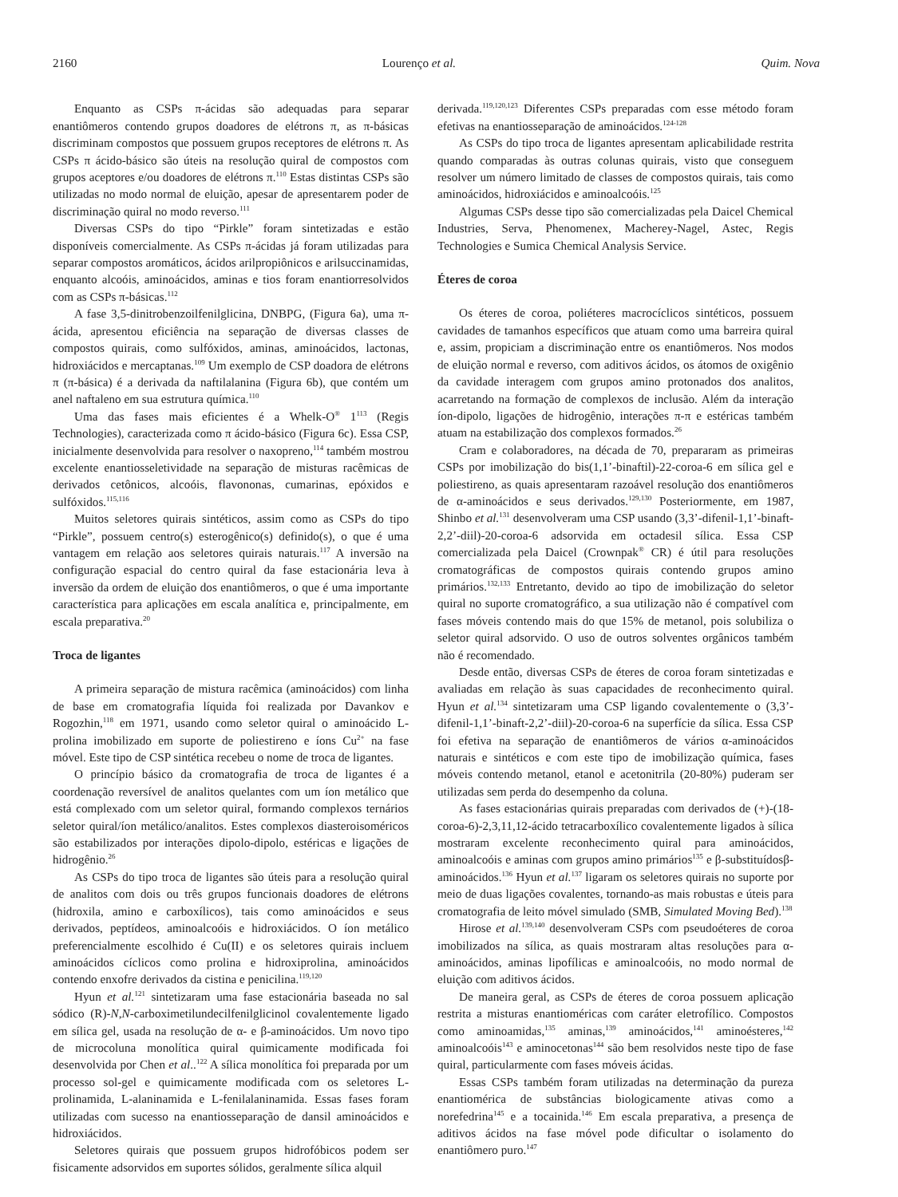2160 Lourenço et al. Quim. Nova
Enquanto as CSPs π-ácidas são adequadas para separar enantiômeros contendo grupos doadores de elétrons π, as π-básicas discriminam compostos que possuem grupos receptores de elétrons π. As CSPs π ácido-básico são úteis na resolução quiral de compostos com grupos aceptores e/ou doadores de elétrons π.<sup>110</sup> Estas distintas CSPs são utilizadas no modo normal de eluição, apesar de apresentarem poder de discriminação quiral no modo reverso.<sup>111</sup>
Diversas CSPs do tipo “Pirkle” foram sintetizadas e estão disponíveis comercialmente. As CSPs π-ácidas já foram utilizadas para separar compostos aromáticos, ácidos arilpropiônicos e arilsuccinamidas, enquanto alcoóis, aminoácidos, aminas e tios foram enantiorresolvidos com as CSPs π-básicas.<sup>112</sup>
A fase 3,5-dinitrobenzoilfenilglicina, DNBPG, (Figura 6a), uma π-ácida, apresentou eficiência na separação de diversas classes de compostos quirais, como sulfóxidos, aminas, aminoácidos, lactonas, hidroxiácidos e mercaptanas.<sup>109</sup> Um exemplo de CSP doadora de elétrons π (π-básica) é a derivada da naftilalanina (Figura 6b), que contém um anel naftaleno em sua estrutura química.<sup>110</sup>
Uma das fases mais eficientes é a Whelk-O<sup>®</sup> 1<sup>113</sup> (Regis Technologies), caracterizada como π ácido-básico (Figura 6c). Essa CSP, inicialmente desenvolvida para resolver o naxopreno,<sup>114</sup> também mostrou excelente enantiosseletividade na separação de misturas racêmicas de derivados cetônicos, alcoóis, flavononas, cumarinas, epóxidos e sulfóxidos.<sup>115,116</sup>
Muitos seletores quirais sintéticos, assim como as CSPs do tipo “Pirkle”, possuem centro(s) esterogênico(s) definido(s), o que é uma vantagem em relação aos seletores quirais naturais.<sup>117</sup> A inversão na configuração espacial do centro quiral da fase estacionária leva à inversão da ordem de eluição dos enantiômeros, o que é uma importante característica para aplicações em escala analítica e, principalmente, em escala preparativa.<sup>20</sup>
Troca de ligantes
A primeira separação de mistura racêmica (aminoácidos) com linha de base em cromatografia líquida foi realizada por Davankov e Rogozhin,<sup>118</sup> em 1971, usando como seletor quiral o aminoácido L-prolina imobilizado em suporte de poliestireno e íons Cu<sup>2+</sup> na fase móvel. Este tipo de CSP sintética recebeu o nome de troca de ligantes.
O princípio básico da cromatografia de troca de ligantes é a coordenação reversível de analitos quelantes com um íon metálico que está complexado com um seletor quiral, formando complexos ternários seletor quiral/íon metálico/analitos. Estes complexos diasteroisoméricos são estabilizados por interações dipolo-dipolo, estéricas e ligações de hidrogênio.<sup>26</sup>
As CSPs do tipo troca de ligantes são úteis para a resolução quiral de analitos com dois ou três grupos funcionais doadores de elétrons (hidroxila, amino e carboxílicos), tais como aminoácidos e seus derivados, peptídeos, aminoalcoóis e hidroxiácidos. O íon metálico preferencialmente escolhido é Cu(II) e os seletores quirais incluem aminoácidos cíclicos como prolina e hidroxiprolina, aminoácidos contendo enxofre derivados da cistina e penicilina.<sup>119,120</sup>
Hyun et al.<sup>121</sup> sintetizaram uma fase estacionária baseada no sal sódico (R)-N,N-carboximetilundecilfenilglicinol covalentemente ligado em sílica gel, usada na resolução de α- e β-aminoácidos. Um novo tipo de microcoluna monolítica quiral quimicamente modificada foi desenvolvida por Chen et al..<sup>122</sup> A sílica monolítica foi preparada por um processo sol-gel e quimicamente modificada com os seletores L-prolinamida, L-alaninamida e L-fenilalaninamida. Essas fases foram utilizadas com sucesso na enantiosseparação de dansil aminoácidos e hidroxiácidos.
Seletores quirais que possuem grupos hidrofóbicos podem ser fisicamente adsorvidos em suportes sólidos, geralmente sílica alquil
derivada.<sup>119,120,123</sup> Diferentes CSPs preparadas com esse método foram efetivas na enantiosseparação de aminoácidos.<sup>124-128</sup>
As CSPs do tipo troca de ligantes apresentam aplicabilidade restrita quando comparadas às outras colunas quirais, visto que conseguem resolver um número limitado de classes de compostos quirais, tais como aminoácidos, hidroxiácidos e aminoalcoóis.<sup>125</sup>
Algumas CSPs desse tipo são comercializadas pela Daicel Chemical Industries, Serva, Phenomenex, Macherey-Nagel, Astec, Regis Technologies e Sumica Chemical Analysis Service.
Éteres de coroa
Os éteres de coroa, poliéteres macrocíclicos sintéticos, possuem cavidades de tamanhos específicos que atuam como uma barreira quiral e, assim, propiciam a discriminação entre os enantiômeros. Nos modos de eluição normal e reverso, com aditivos ácidos, os átomos de oxigênio da cavidade interagem com grupos amino protonados dos analitos, acarretando na formação de complexos de inclusão. Além da interação íon-dipolo, ligações de hidrogênio, interações π-π e estéricas também atuam na estabilização dos complexos formados.<sup>26</sup>
Cram e colaboradores, na década de 70, prepararam as primeiras CSPs por imobilização do bis(1,1’-binaftil)-22-coroa-6 em sílica gel e poliestireno, as quais apresentaram razoável resolução dos enantiômeros de α-aminoácidos e seus derivados.<sup>129,130</sup> Posteriormente, em 1987, Shinbo et al.<sup>131</sup> desenvolveram uma CSP usando (3,3’-difenil-1,1’-binaft-2,2’-diil)-20-coroa-6 adsorvida em octadesil sílica. Essa CSP comercializada pela Daicel (Crownpak<sup>®</sup> CR) é útil para resoluções cromatográficas de compostos quirais contendo grupos amino primários.<sup>132,133</sup> Entretanto, devido ao tipo de imobilização do seletor quiral no suporte cromatográfico, a sua utilização não é compatível com fases móveis contendo mais do que 15% de metanol, pois solubiliza o seletor quiral adsorvido. O uso de outros solventes orgânicos também não é recomendado.
Desde então, diversas CSPs de éteres de coroa foram sintetizadas e avaliadas em relação às suas capacidades de reconhecimento quiral. Hyun et al.<sup>134</sup> sintetizaram uma CSP ligando covalentemente o (3,3’-difenil-1,1’-binaft-2,2’-diil)-20-coroa-6 na superfície da sílica. Essa CSP foi efetiva na separação de enantiômeros de vários α-aminoácidos naturais e sintéticos e com este tipo de imobilização química, fases móveis contendo metanol, etanol e acetonitrila (20-80%) puderam ser utilizadas sem perda do desempenho da coluna.
As fases estacionárias quirais preparadas com derivados de (+)-(18-coroa-6)-2,3,11,12-ácido tetracarboxílico covalentemente ligados à sílica mostraram excelente reconhecimento quiral para aminoácidos, aminoalcoóis e aminas com grupos amino primários<sup>135</sup> e β-substituídosβ-aminoácidos.<sup>136</sup> Hyun et al.<sup>137</sup> ligaram os seletores quirais no suporte por meio de duas ligações covalentes, tornando-as mais robustas e úteis para cromatografia de leito móvel simulado (SMB, Simulated Moving Bed).<sup>138</sup>
Hirose et al.<sup>139,140</sup> desenvolveram CSPs com pseudoéteres de coroa imobilizados na sílica, as quais mostraram altas resoluções para α-aminoácidos, aminas lipofílicas e aminoalcoóis, no modo normal de eluição com aditivos ácidos.
De maneira geral, as CSPs de éteres de coroa possuem aplicação restrita a misturas enantioméricas com caráter eletrofílico. Compostos como aminoamidas,<sup>135</sup> aminas,<sup>139</sup> aminoácidos,<sup>141</sup> aminoésteres,<sup>142</sup> aminoalcoóis<sup>143</sup> e aminocetonas<sup>144</sup> são bem resolvidos neste tipo de fase quiral, particularmente com fases móveis ácidas.
Essas CSPs também foram utilizadas na determinação da pureza enantiomérica de substâncias biologicamente ativas como a norefedrina<sup>145</sup> e a tocainida.<sup>146</sup> Em escala preparativa, a presença de aditivos ácidos na fase móvel pode dificultar o isolamento do enantiômero puro.<sup>147</sup>